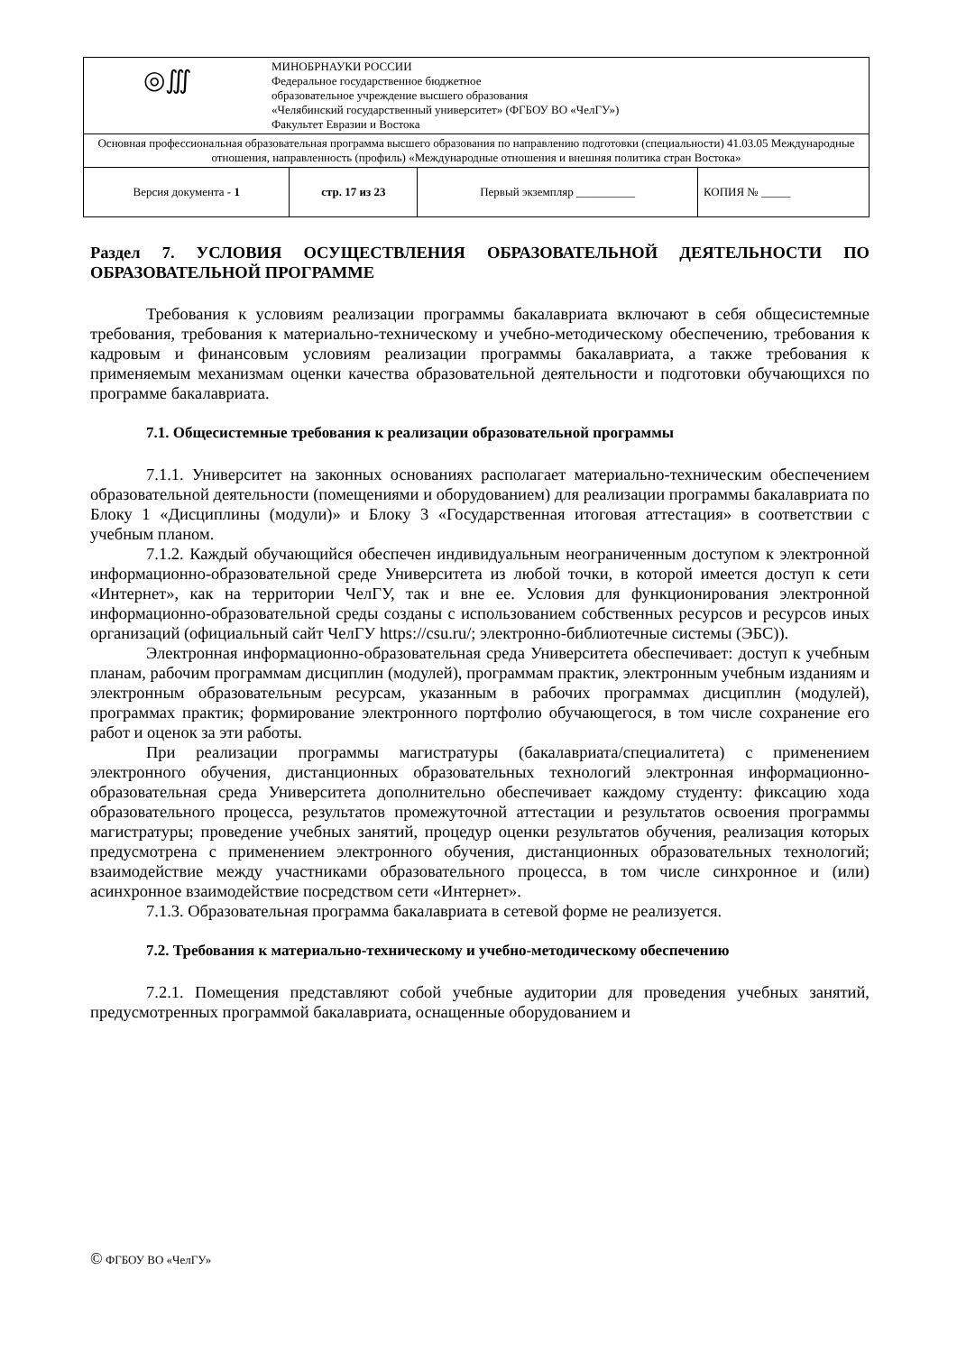| / ◎∭ / МИНОБРНАУКИ РОССИИ Федеральное государственное бюджетное образовательное учреждение высшего образования «Челябинский государственный университет» (ФГБОУ ВО «ЧелГУ») Факультет Евразии и Востока / | | | |
| Основная профессиональная образовательная программа высшего образования по направлению подготовки (специальности) 41.03.05 Международные отношения, направленность (профиль) «Международные отношения и внешняя политика стран Востока» | | | |
| Версия документа - 1 | стр. 17 из 23 | Первый экземпляр __________ | КОПИЯ № _____ |
Раздел 7. УСЛОВИЯ ОСУЩЕСТВЛЕНИЯ ОБРАЗОВАТЕЛЬНОЙ ДЕЯТЕЛЬНОСТИ ПО ОБРАЗОВАТЕЛЬНОЙ ПРОГРАММЕ
Требования к условиям реализации программы бакалавриата включают в себя общесистемные требования, требования к материально-техническому и учебно-методическому обеспечению, требования к кадровым и финансовым условиям реализации программы бакалавриата, а также требования к применяемым механизмам оценки качества образовательной деятельности и подготовки обучающихся по программе бакалавриата.
7.1. Общесистемные требования к реализации образовательной программы
7.1.1. Университет на законных основаниях располагает материально-техническим обеспечением образовательной деятельности (помещениями и оборудованием) для реализации программы бакалавриата по Блоку 1 «Дисциплины (модули)» и Блоку 3 «Государственная итоговая аттестация» в соответствии с учебным планом.
7.1.2. Каждый обучающийся обеспечен индивидуальным неограниченным доступом к электронной информационно-образовательной среде Университета из любой точки, в которой имеется доступ к сети «Интернет», как на территории ЧелГУ, так и вне ее. Условия для функционирования электронной информационно-образовательной среды созданы с использованием собственных ресурсов и ресурсов иных организаций (официальный сайт ЧелГУ https://csu.ru/; электронно-библиотечные системы (ЭБС)).
Электронная информационно-образовательная среда Университета обеспечивает: доступ к учебным планам, рабочим программам дисциплин (модулей), программам практик, электронным учебным изданиям и электронным образовательным ресурсам, указанным в рабочих программах дисциплин (модулей), программах практик; формирование электронного портфолио обучающегося, в том числе сохранение его работ и оценок за эти работы.
При реализации программы магистратуры (бакалавриата/специалитета) с применением электронного обучения, дистанционных образовательных технологий электронная информационно-образовательная среда Университета дополнительно обеспечивает каждому студенту: фиксацию хода образовательного процесса, результатов промежуточной аттестации и результатов освоения программы магистратуры; проведение учебных занятий, процедур оценки результатов обучения, реализация которых предусмотрена с применением электронного обучения, дистанционных образовательных технологий; взаимодействие между участниками образовательного процесса, в том числе синхронное и (или) асинхронное взаимодействие посредством сети «Интернет».
7.1.3. Образовательная программа бакалавриата в сетевой форме не реализуется.
7.2. Требования к материально-техническому и учебно-методическому обеспечению
7.2.1. Помещения представляют собой учебные аудитории для проведения учебных занятий, предусмотренных программой бакалавриата, оснащенные оборудованием и
© ФГБОУ ВО «ЧелГУ»